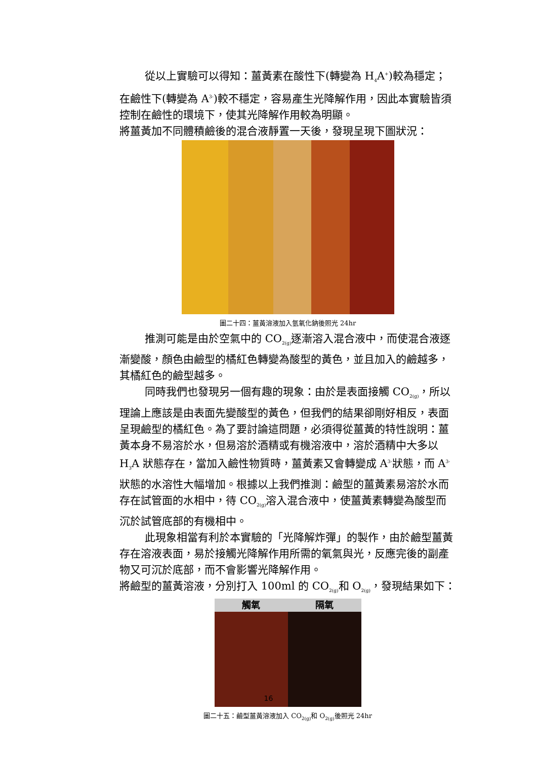從以上實驗可以得知：薑黃素在酸性下(轉變為 H<sub>4</sub>A<sup>+</sup>)較為穩定；在鹼性下(轉變為 A<sup>3-</sup>)較不穩定，容易產生光降解作用，因此本實驗皆須控制在鹼性的環境下，使其光降解作用較為明顯。
將薑黃加不同體積鹼後的混合液靜置一天後，發現呈現下圖狀況：
圖二十四：薑黃溶液加入氫氧化鈉後照光 24hr
推測可能是由於空氣中的 CO<sub>2(g)</sub>逐漸溶入混合液中，而使混合液逐漸變酸，顏色由鹼型的橘紅色轉變為酸型的黃色，並且加入的鹼越多，其橘紅色的鹼型越多。
同時我們也發現另一個有趣的現象：由於是表面接觸 CO<sub>2(g)</sub>，所以理論上應該是由表面先變酸型的黃色，但我們的結果卻剛好相反，表面呈現鹼型的橘紅色。為了要討論這問題，必須得從薑黃的特性說明：薑黃本身不易溶於水，但易溶於酒精或有機溶液中，溶於酒精中大多以 H<sub>3</sub>A 狀態存在，當加入鹼性物質時，薑黃素又會轉變成 A<sup>3-</sup>狀態，而 A<sup>3-</sup>狀態的水溶性大幅增加。根據以上我們推測：鹼型的薑黃素易溶於水而存在試管面的水相中，待 CO<sub>2(g)</sub>溶入混合液中，使薑黃素轉變為酸型而沉於試管底部的有機相中。
此現象相當有利於本實驗的「光降解炸彈」的製作，由於鹼型薑黃存在溶液表面，易於接觸光降解作用所需的氧氣與光，反應完後的副產物又可沉於底部，而不會影響光降解作用。
將鹼型的薑黃溶液，分別打入 100ml 的 CO<sub>2(g)</sub>和 O<sub>2(g)</sub>，發現結果如下：
觸氧 隔氧
圖二十五：鹼型薑黃溶液加入 CO<sub>2(g)</sub>和 O<sub>2(g)</sub>後照光 24hr
16